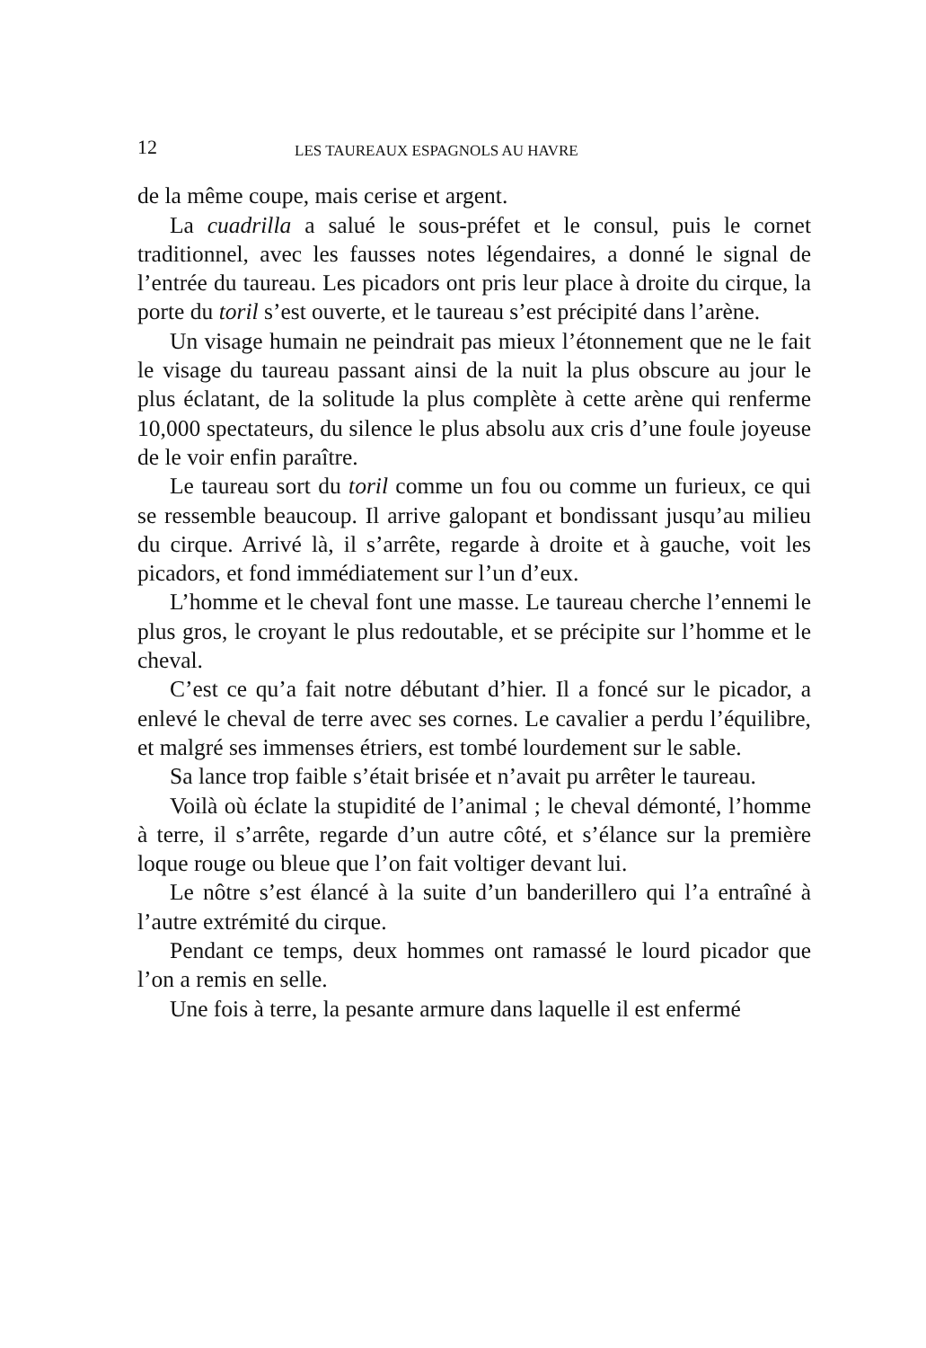12 LES TAUREAUX ESPAGNOLS AU HAVRE
de la même coupe, mais cerise et argent.
La cuadrilla a salué le sous-préfet et le consul, puis le cornet traditionnel, avec les fausses notes légendaires, a donné le signal de l’entrée du taureau. Les picadors ont pris leur place à droite du cirque, la porte du toril s’est ouverte, et le taureau s’est précipité dans l’arène.
Un visage humain ne peindrait pas mieux l’étonnement que ne le fait le visage du taureau passant ainsi de la nuit la plus obscure au jour le plus éclatant, de la solitude la plus complète à cette arène qui renferme 10,000 spectateurs, du silence le plus absolu aux cris d’une foule joyeuse de le voir enfin paraître.
Le taureau sort du toril comme un fou ou comme un furieux, ce qui se ressemble beaucoup. Il arrive galopant et bondissant jusqu’au milieu du cirque. Arrivé là, il s’arrête, regarde à droite et à gauche, voit les picadors, et fond immédiatement sur l’un d’eux.
L’homme et le cheval font une masse. Le taureau cherche l’ennemi le plus gros, le croyant le plus redoutable, et se précipite sur l’homme et le cheval.
C’est ce qu’a fait notre débutant d’hier. Il a foncé sur le picador, a enlevé le cheval de terre avec ses cornes. Le cavalier a perdu l’équilibre, et malgré ses immenses étriers, est tombé lourdement sur le sable.
Sa lance trop faible s’était brisée et n’avait pu arrêter le taureau.
Voilà où éclate la stupidité de l’animal ; le cheval démonté, l’homme à terre, il s’arrête, regarde d’un autre côté, et s’élance sur la première loque rouge ou bleue que l’on fait voltiger devant lui.
Le nôtre s’est élancé à la suite d’un banderillero qui l’a entraîné à l’autre extrémité du cirque.
Pendant ce temps, deux hommes ont ramassé le lourd picador que l’on a remis en selle.
Une fois à terre, la pesante armure dans laquelle il est enfermé